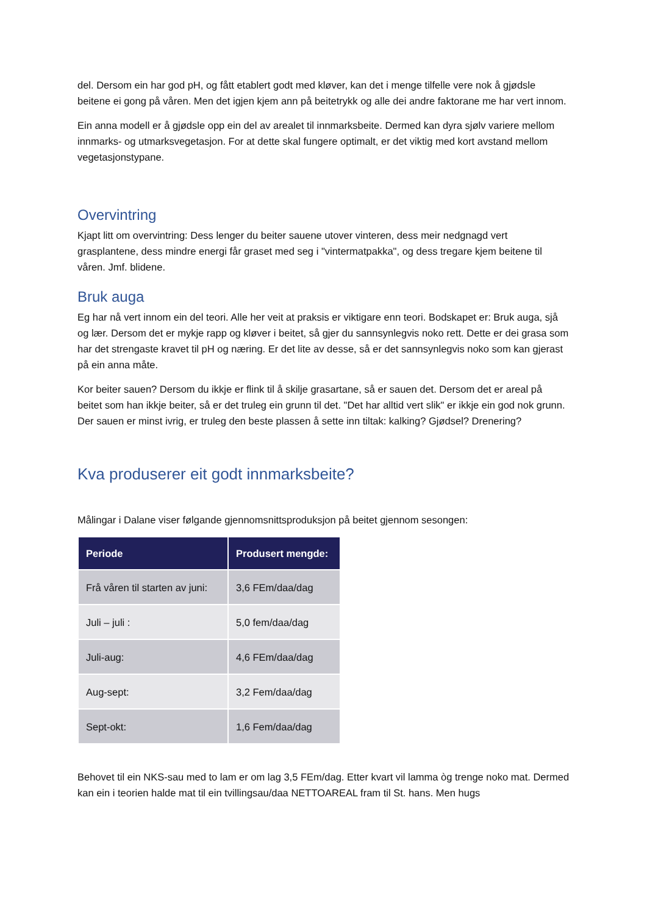del. Dersom ein har god pH, og fått etablert godt med kløver, kan det i menge tilfelle vere nok å gjødsle beitene ei gong på våren. Men det igjen kjem ann på beitetrykk og alle dei andre faktorane me har vert innom.
Ein anna modell er å gjødsle opp ein del av arealet til innmarksbeite. Dermed kan dyra sjølv variere mellom innmarks- og utmarksvegetasjon. For at dette skal fungere optimalt, er det viktig med kort avstand mellom vegetasjonstypane.
Overvintring
Kjapt litt om overvintring: Dess lenger du beiter sauene utover vinteren, dess meir nedgnagd vert grasplantene, dess mindre energi får graset med seg i "vintermatpakka", og dess tregare kjem beitene til våren. Jmf. blidene.
Bruk auga
Eg har nå vert innom ein del teori. Alle her veit at praksis er viktigare enn teori. Bodskapet er: Bruk auga, sjå og lær. Dersom det er mykje rapp og kløver i beitet, så gjer du sannsynlegvis noko rett. Dette er dei grasa som har det strengaste kravet til pH og næring. Er det lite av desse, så er det sannsynlegvis noko som kan gjerast på ein anna måte.
Kor beiter sauen? Dersom du ikkje er flink til å skilje grasartane, så er sauen det. Dersom det er areal på beitet som han ikkje beiter, så er det truleg ein grunn til det. "Det har alltid vert slik" er ikkje ein god nok grunn. Der sauen er minst ivrig, er truleg den beste plassen å sette inn tiltak: kalking? Gjødsel? Drenering?
Kva produserer eit godt innmarksbeite?
Målingar i Dalane viser følgande gjennomsnittsproduksjon på beitet gjennom sesongen:
| Periode | Produsert mengde: |
| --- | --- |
| Frå våren til starten av juni: | 3,6 FEm/daa/dag |
| Juli – juli : | 5,0 fem/daa/dag |
| Juli-aug: | 4,6 FEm/daa/dag |
| Aug-sept: | 3,2 Fem/daa/dag |
| Sept-okt: | 1,6 Fem/daa/dag |
Behovet til ein NKS-sau med to lam er om lag 3,5 FEm/dag. Etter kvart vil lamma òg trenge noko mat. Dermed kan ein i teorien halde mat til ein tvillingsau/daa NETTOAREAL fram til St. hans. Men hugs